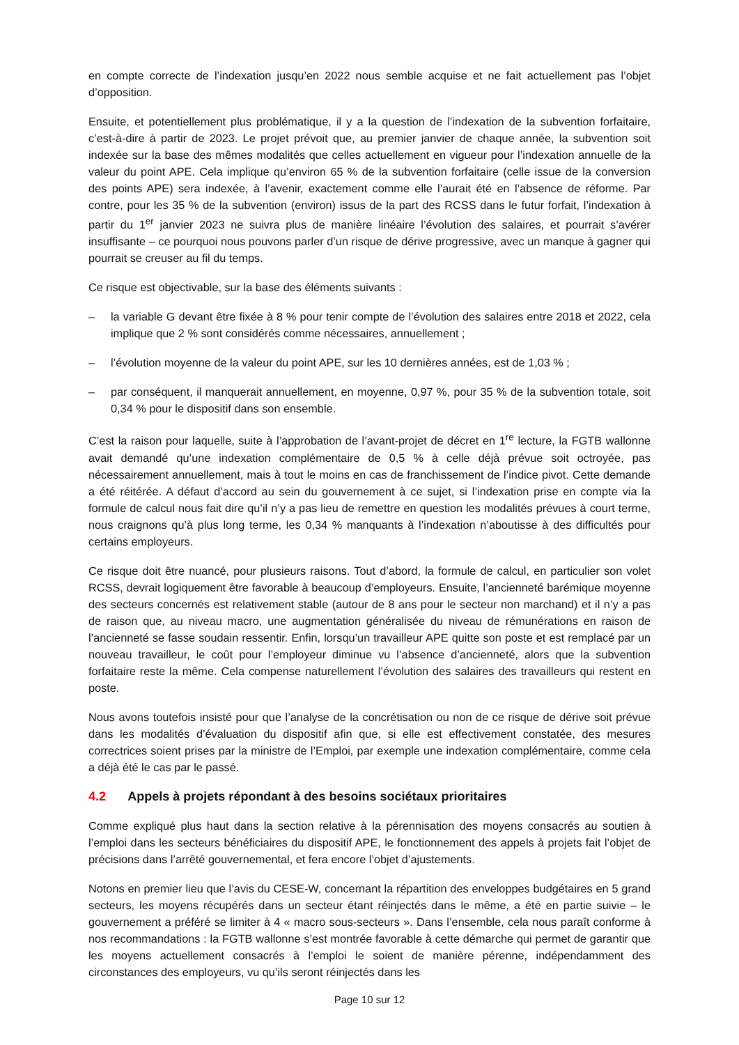en compte correcte de l’indexation jusqu’en 2022 nous semble acquise et ne fait actuellement pas l’objet d’opposition.
Ensuite, et potentiellement plus problématique, il y a la question de l’indexation de la subvention forfaitaire, c’est-à-dire à partir de 2023. Le projet prévoit que, au premier janvier de chaque année, la subvention soit indexée sur la base des mêmes modalités que celles actuellement en vigueur pour l’indexation annuelle de la valeur du point APE. Cela implique qu’environ 65 % de la subvention forfaitaire (celle issue de la conversion des points APE) sera indexée, à l’avenir, exactement comme elle l’aurait été en l’absence de réforme. Par contre, pour les 35 % de la subvention (environ) issus de la part des RCSS dans le futur forfait, l’indexation à partir du 1<sup>er</sup> janvier 2023 ne suivra plus de manière linéaire l’évolution des salaires, et pourrait s’avérer insuffisante – ce pourquoi nous pouvons parler d’un risque de dérive progressive, avec un manque à gagner qui pourrait se creuser au fil du temps.
Ce risque est objectivable, sur la base des éléments suivants :
– la variable G devant être fixée à 8 % pour tenir compte de l’évolution des salaires entre 2018 et 2022, cela implique que 2 % sont considérés comme nécessaires, annuellement ;
– l’évolution moyenne de la valeur du point APE, sur les 10 dernières années, est de 1,03 % ;
– par conséquent, il manquerait annuellement, en moyenne, 0,97 %, pour 35 % de la subvention totale, soit 0,34 % pour le dispositif dans son ensemble.
C’est la raison pour laquelle, suite à l’approbation de l’avant-projet de décret en 1<sup>re</sup> lecture, la FGTB wallonne avait demandé qu’une indexation complémentaire de 0,5 % à celle déjà prévue soit octroyée, pas nécessairement annuellement, mais à tout le moins en cas de franchissement de l’indice pivot. Cette demande a été réitérée. A défaut d’accord au sein du gouvernement à ce sujet, si l’indexation prise en compte via la formule de calcul nous fait dire qu’il n’y a pas lieu de remettre en question les modalités prévues à court terme, nous craignons qu’à plus long terme, les 0,34 % manquants à l’indexation n’aboutisse à des difficultés pour certains employeurs.
Ce risque doit être nuancé, pour plusieurs raisons. Tout d’abord, la formule de calcul, en particulier son volet RCSS, devrait logiquement être favorable à beaucoup d’employeurs. Ensuite, l’ancienneté barémique moyenne des secteurs concernés est relativement stable (autour de 8 ans pour le secteur non marchand) et il n’y a pas de raison que, au niveau macro, une augmentation généralisée du niveau de rémunérations en raison de l’ancienneté se fasse soudain ressentir. Enfin, lorsqu’un travailleur APE quitte son poste et est remplacé par un nouveau travailleur, le coût pour l’employeur diminue vu l’absence d’ancienneté, alors que la subvention forfaitaire reste la même. Cela compense naturellement l’évolution des salaires des travailleurs qui restent en poste.
Nous avons toutefois insisté pour que l’analyse de la concrétisation ou non de ce risque de dérive soit prévue dans les modalités d’évaluation du dispositif afin que, si elle est effectivement constatée, des mesures correctrices soient prises par la ministre de l’Emploi, par exemple une indexation complémentaire, comme cela a déjà été le cas par le passé.
4.2 Appels à projets répondant à des besoins sociétaux prioritaires
Comme expliqué plus haut dans la section relative à la pérennisation des moyens consacrés au soutien à l’emploi dans les secteurs bénéficiaires du dispositif APE, le fonctionnement des appels à projets fait l’objet de précisions dans l’arrêté gouvernemental, et fera encore l’objet d’ajustements.
Notons en premier lieu que l’avis du CESE-W, concernant la répartition des enveloppes budgétaires en 5 grand secteurs, les moyens récupérés dans un secteur étant réinjectés dans le même, a été en partie suivie – le gouvernement a préféré se limiter à 4 « macro sous-secteurs ». Dans l’ensemble, cela nous paraît conforme à nos recommandations : la FGTB wallonne s’est montrée favorable à cette démarche qui permet de garantir que les moyens actuellement consacrés à l’emploi le soient de manière pérenne, indépendamment des circonstances des employeurs, vu qu’ils seront réinjectés dans les
Page 10 sur 12